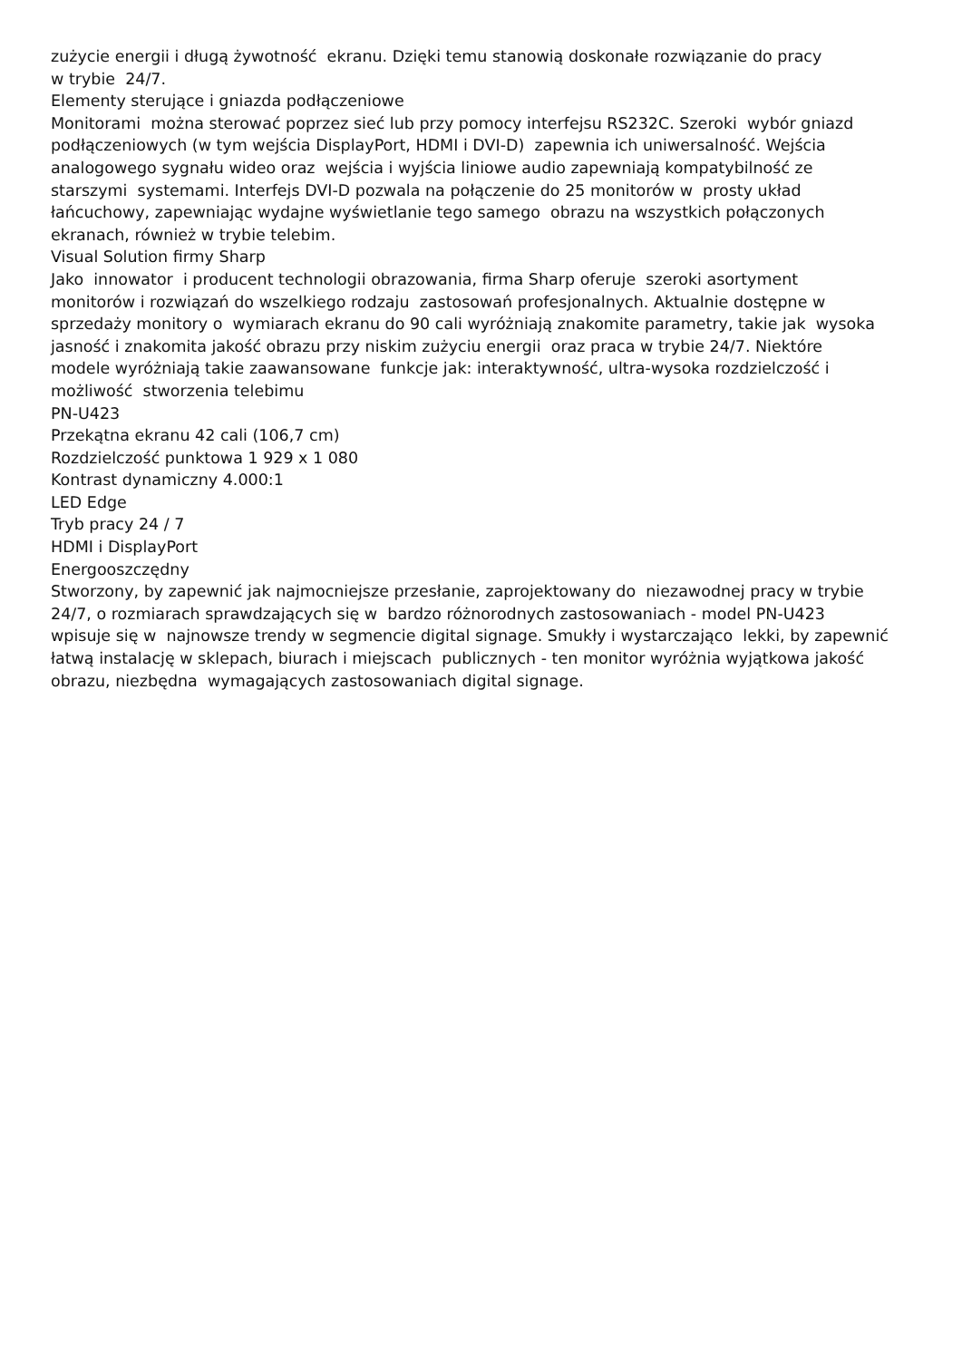zużycie energii i długą żywotność ekranu. Dzięki temu stanowią doskonałe rozwiązanie do pracy w trybie 24/7.
Elementy sterujące i gniazda podłączeniowe
Monitorami można sterować poprzez sieć lub przy pomocy interfejsu RS232C. Szeroki wybór gniazd podłączeniowych (w tym wejścia DisplayPort, HDMI i DVI-D) zapewnia ich uniwersalność. Wejścia analogowego sygnału wideo oraz wejścia i wyjścia liniowe audio zapewniają kompatybilność ze starszymi systemami. Interfejs DVI-D pozwala na połączenie do 25 monitorów w prosty układ łańcuchowy, zapewniając wydajne wyświetlanie tego samego obrazu na wszystkich połączonych ekranach, również w trybie telebim.
Visual Solution firmy Sharp
Jako innowator i producent technologii obrazowania, firma Sharp oferuje szeroki asortyment monitorów i rozwiązań do wszelkiego rodzaju zastosowań profesjonalnych. Aktualnie dostępne w sprzedaży monitory o wymiarach ekranu do 90 cali wyróżniają znakomite parametry, takie jak wysoka jasność i znakomita jakość obrazu przy niskim zużyciu energii oraz praca w trybie 24/7. Niektóre modele wyróżniają takie zaawansowane funkcje jak: interaktywność, ultra-wysoka rozdzielczość i możliwość stworzenia telebimu
PN-U423
Przekątna ekranu 42 cali (106,7 cm)
Rozdzielczość punktowa 1 929 x 1 080
Kontrast dynamiczny 4.000:1
LED Edge
Tryb pracy 24 / 7
HDMI i DisplayPort
Energooszczędny
Stworzony, by zapewnić jak najmocniejsze przesłanie, zaprojektowany do niezawodnej pracy w trybie 24/7, o rozmiarach sprawdzających się w bardzo różnorodnych zastosowaniach - model PN-U423 wpisuje się w najnowsze trendy w segmencie digital signage. Smukły i wystarczająco lekki, by zapewnić łatwą instalację w sklepach, biurach i miejscach publicznych - ten monitor wyróżnia wyjątkowa jakość obrazu, niezbędna wymagających zastosowaniach digital signage.